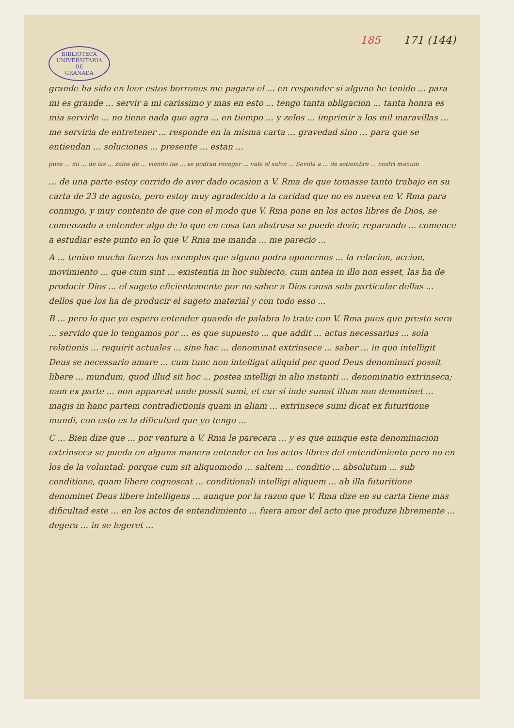185 171 (144)
BIBLIOTECA
UNIVERSITARIA
DE
GRANADA
grande ha sido en leer estos borrones me pagara el ... en responder si alguno he tenido ... para mi es grande ... servir a mi carissimo y mas en esto ... tengo tanta obligacion ... tanta honra es mia servirle ... no tiene nada que agra ... en tiempo ... y zelos ... imprimir a los mil maravillas ... me serviria de entretener ... responde en la misma carta ... gravedad sino ... para que se entiendan ... soluciones ... presente ... estan ...
pues ... mi ... de las ... zelos de ... viendo las ... se podran recoger ... vale el salve ... Sevilla a ... de setiembre ... nostri manum
... de una parte estoy corrido de aver dado ocasion a V. Rma de que tomasse tanto trabajo en su carta de 23 de agosto, pero estoy muy agradecido a la caridad que no es nueva en V. Rma para conmigo, y muy contento de que con el modo que V. Rma pone en los actos libres de Dios, se comenzado a entender algo de lo que en cosa tan abstrusa se puede dezir, reparando ... comence a estudiar este punto en lo que V. Rma me manda ... me parecio ...
A ... tenian mucha fuerza los exemplos que alguno podra oponernos ... la relacion, accion, movimiento ... que cum sint ... existentia in hoc subiecto, cum antea in illo non esset, las ha de producir Dios ... el sugeto eficientemente por no saber a Dios causa sola particular dellas ... dellos que los ha de producir el sugeto material y con todo esso ...
B ... pero lo que yo espero entender quando de palabra lo trate con V. Rma pues que presto sera ... servido que lo tengamos por ... es que supuesto ... que addit ... actus necessarius ... sola relationis ... requirit actuales ... sine hac ... denominat extrinsece ... saber ... in quo intelligit Deus se necessario amare ... cum tunc non intelligat aliquid per quod Deus denominari possit libere ... mundum, quod illud sit hoc ... postea intelligi in alio instanti ... denominatio extrinseca; nam ex parte ... non appareat unde possit sumi, et cur si inde sumat illum non denominet ... magis in hanc partem contradictionis quam in aliam ... extrinsece sumi dicat ex futuritione mundi, con esto es la dificultad que yo tengo ...
C ... Bien dize que ... por ventura a V. Rma le parecera ... y es que aunque esta denominacion extrinseca se pueda en alguna manera entender en los actos libres del entendimiento pero no en los de la voluntad: porque cum sit aliquomodo ... saltem ... conditio ... absolutum ... sub conditione, quam libere cognoscat ... conditionali intelligi aliquem ... ab illa futuritione denominet Deus libere intelligens ... aunque por la razon que V. Rma dize en su carta tiene mas dificultad este ... en los actos de entendimiento ... fuera amor del acto que produze libremente ... degera ... in se legeret ...